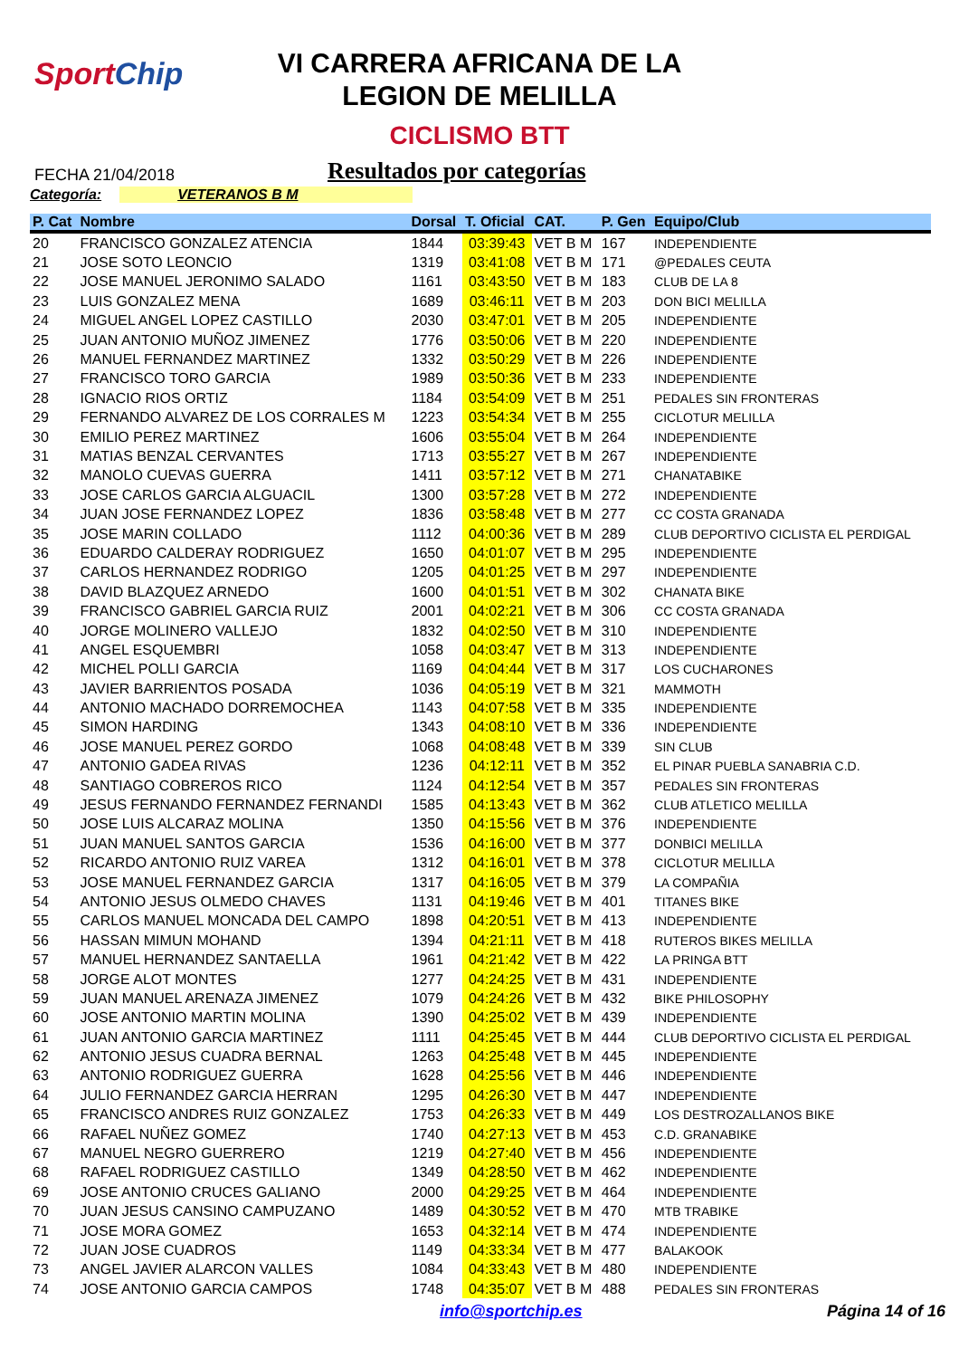SportChip
VI CARRERA AFRICANA DE LA
LEGION DE MELILLA
CICLISMO BTT
FECHA 21/04/2018
Resultados por categorías
Categoría: VETERANOS B M
| P. Cat | Nombre | Dorsal | T. Oficial | CAT. | P. Gen | Equipo/Club |
| --- | --- | --- | --- | --- | --- | --- |
| 20 | FRANCISCO GONZALEZ ATENCIA | 1844 | 03:39:43 | VET B M | 167 | INDEPENDIENTE |
| 21 | JOSE SOTO LEONCIO | 1319 | 03:41:08 | VET B M | 171 | @PEDALES CEUTA |
| 22 | JOSE MANUEL JERONIMO SALADO | 1161 | 03:43:50 | VET B M | 183 | CLUB DE LA 8 |
| 23 | LUIS GONZALEZ MENA | 1689 | 03:46:11 | VET B M | 203 | DON BICI MELILLA |
| 24 | MIGUEL ANGEL LOPEZ CASTILLO | 2030 | 03:47:01 | VET B M | 205 | INDEPENDIENTE |
| 25 | JUAN ANTONIO MUÑOZ JIMENEZ | 1776 | 03:50:06 | VET B M | 220 | INDEPENDIENTE |
| 26 | MANUEL FERNANDEZ MARTINEZ | 1332 | 03:50:29 | VET B M | 226 | INDEPENDIENTE |
| 27 | FRANCISCO TORO GARCIA | 1989 | 03:50:36 | VET B M | 233 | INDEPENDIENTE |
| 28 | IGNACIO RIOS ORTIZ | 1184 | 03:54:09 | VET B M | 251 | PEDALES SIN FRONTERAS |
| 29 | FERNANDO ALVAREZ DE LOS CORRALES M | 1223 | 03:54:34 | VET B M | 255 | CICLOTUR MELILLA |
| 30 | EMILIO PEREZ MARTINEZ | 1606 | 03:55:04 | VET B M | 264 | INDEPENDIENTE |
| 31 | MATIAS BENZAL CERVANTES | 1713 | 03:55:27 | VET B M | 267 | INDEPENDIENTE |
| 32 | MANOLO CUEVAS GUERRA | 1411 | 03:57:12 | VET B M | 271 | CHANATABIKE |
| 33 | JOSE CARLOS GARCIA ALGUACIL | 1300 | 03:57:28 | VET B M | 272 | INDEPENDIENTE |
| 34 | JUAN JOSE FERNANDEZ LOPEZ | 1836 | 03:58:48 | VET B M | 277 | CC COSTA GRANADA |
| 35 | JOSE MARIN COLLADO | 1112 | 04:00:36 | VET B M | 289 | CLUB DEPORTIVO CICLISTA EL PERDIGAL |
| 36 | EDUARDO CALDERAY RODRIGUEZ | 1650 | 04:01:07 | VET B M | 295 | INDEPENDIENTE |
| 37 | CARLOS HERNANDEZ RODRIGO | 1205 | 04:01:25 | VET B M | 297 | INDEPENDIENTE |
| 38 | DAVID BLAZQUEZ ARNEDO | 1600 | 04:01:51 | VET B M | 302 | CHANATA BIKE |
| 39 | FRANCISCO GABRIEL GARCIA RUIZ | 2001 | 04:02:21 | VET B M | 306 | CC COSTA GRANADA |
| 40 | JORGE MOLINERO VALLEJO | 1832 | 04:02:50 | VET B M | 310 | INDEPENDIENTE |
| 41 | ANGEL ESQUEMBRI | 1058 | 04:03:47 | VET B M | 313 | INDEPENDIENTE |
| 42 | MICHEL POLLI GARCIA | 1169 | 04:04:44 | VET B M | 317 | LOS CUCHARONES |
| 43 | JAVIER BARRIENTOS POSADA | 1036 | 04:05:19 | VET B M | 321 | MAMMOTH |
| 44 | ANTONIO MACHADO DORREMOCHEA | 1143 | 04:07:58 | VET B M | 335 | INDEPENDIENTE |
| 45 | SIMON HARDING | 1343 | 04:08:10 | VET B M | 336 | INDEPENDIENTE |
| 46 | JOSE MANUEL PEREZ GORDO | 1068 | 04:08:48 | VET B M | 339 | SIN CLUB |
| 47 | ANTONIO GADEA RIVAS | 1236 | 04:12:11 | VET B M | 352 | EL PINAR PUEBLA SANABRIA C.D. |
| 48 | SANTIAGO COBREROS RICO | 1124 | 04:12:54 | VET B M | 357 | PEDALES SIN FRONTERAS |
| 49 | JESUS FERNANDO FERNANDEZ FERNANDI | 1585 | 04:13:43 | VET B M | 362 | CLUB ATLETICO MELILLA |
| 50 | JOSE LUIS ALCARAZ MOLINA | 1350 | 04:15:56 | VET B M | 376 | INDEPENDIENTE |
| 51 | JUAN MANUEL SANTOS GARCIA | 1536 | 04:16:00 | VET B M | 377 | DONBICI MELILLA |
| 52 | RICARDO ANTONIO RUIZ VAREA | 1312 | 04:16:01 | VET B M | 378 | CICLOTUR MELILLA |
| 53 | JOSE MANUEL FERNANDEZ GARCIA | 1317 | 04:16:05 | VET B M | 379 | LA COMPAÑIA |
| 54 | ANTONIO JESUS OLMEDO CHAVES | 1131 | 04:19:46 | VET B M | 401 | TITANES BIKE |
| 55 | CARLOS MANUEL MONCADA DEL CAMPO | 1898 | 04:20:51 | VET B M | 413 | INDEPENDIENTE |
| 56 | HASSAN MIMUN MOHAND | 1394 | 04:21:11 | VET B M | 418 | RUTEROS BIKES MELILLA |
| 57 | MANUEL HERNANDEZ SANTAELLA | 1961 | 04:21:42 | VET B M | 422 | LA PRINGA BTT |
| 58 | JORGE ALOT MONTES | 1277 | 04:24:25 | VET B M | 431 | INDEPENDIENTE |
| 59 | JUAN MANUEL ARENAZA JIMENEZ | 1079 | 04:24:26 | VET B M | 432 | BIKE PHILOSOPHY |
| 60 | JOSE ANTONIO MARTIN MOLINA | 1390 | 04:25:02 | VET B M | 439 | INDEPENDIENTE |
| 61 | JUAN ANTONIO GARCIA MARTINEZ | 1111 | 04:25:45 | VET B M | 444 | CLUB DEPORTIVO CICLISTA EL PERDIGAL |
| 62 | ANTONIO JESUS CUADRA BERNAL | 1263 | 04:25:48 | VET B M | 445 | INDEPENDIENTE |
| 63 | ANTONIO RODRIGUEZ GUERRA | 1628 | 04:25:56 | VET B M | 446 | INDEPENDIENTE |
| 64 | JULIO FERNANDEZ GARCIA HERRAN | 1295 | 04:26:30 | VET B M | 447 | INDEPENDIENTE |
| 65 | FRANCISCO ANDRES RUIZ GONZALEZ | 1753 | 04:26:33 | VET B M | 449 | LOS DESTROZALLANOS BIKE |
| 66 | RAFAEL NUÑEZ GOMEZ | 1740 | 04:27:13 | VET B M | 453 | C.D. GRANABIKE |
| 67 | MANUEL NEGRO GUERRERO | 1219 | 04:27:40 | VET B M | 456 | INDEPENDIENTE |
| 68 | RAFAEL RODRIGUEZ CASTILLO | 1349 | 04:28:50 | VET B M | 462 | INDEPENDIENTE |
| 69 | JOSE ANTONIO CRUCES GALIANO | 2000 | 04:29:25 | VET B M | 464 | INDEPENDIENTE |
| 70 | JUAN JESUS CANSINO CAMPUZANO | 1489 | 04:30:52 | VET B M | 470 | MTB TRABIKE |
| 71 | JOSE MORA GOMEZ | 1653 | 04:32:14 | VET B M | 474 | INDEPENDIENTE |
| 72 | JUAN JOSE CUADROS | 1149 | 04:33:34 | VET B M | 477 | BALAKOOK |
| 73 | ANGEL JAVIER ALARCON VALLES | 1084 | 04:33:43 | VET B M | 480 | INDEPENDIENTE |
| 74 | JOSE ANTONIO GARCIA CAMPOS | 1748 | 04:35:07 | VET B M | 488 | PEDALES SIN FRONTERAS |
info@sportchip.es Página 14 of 16